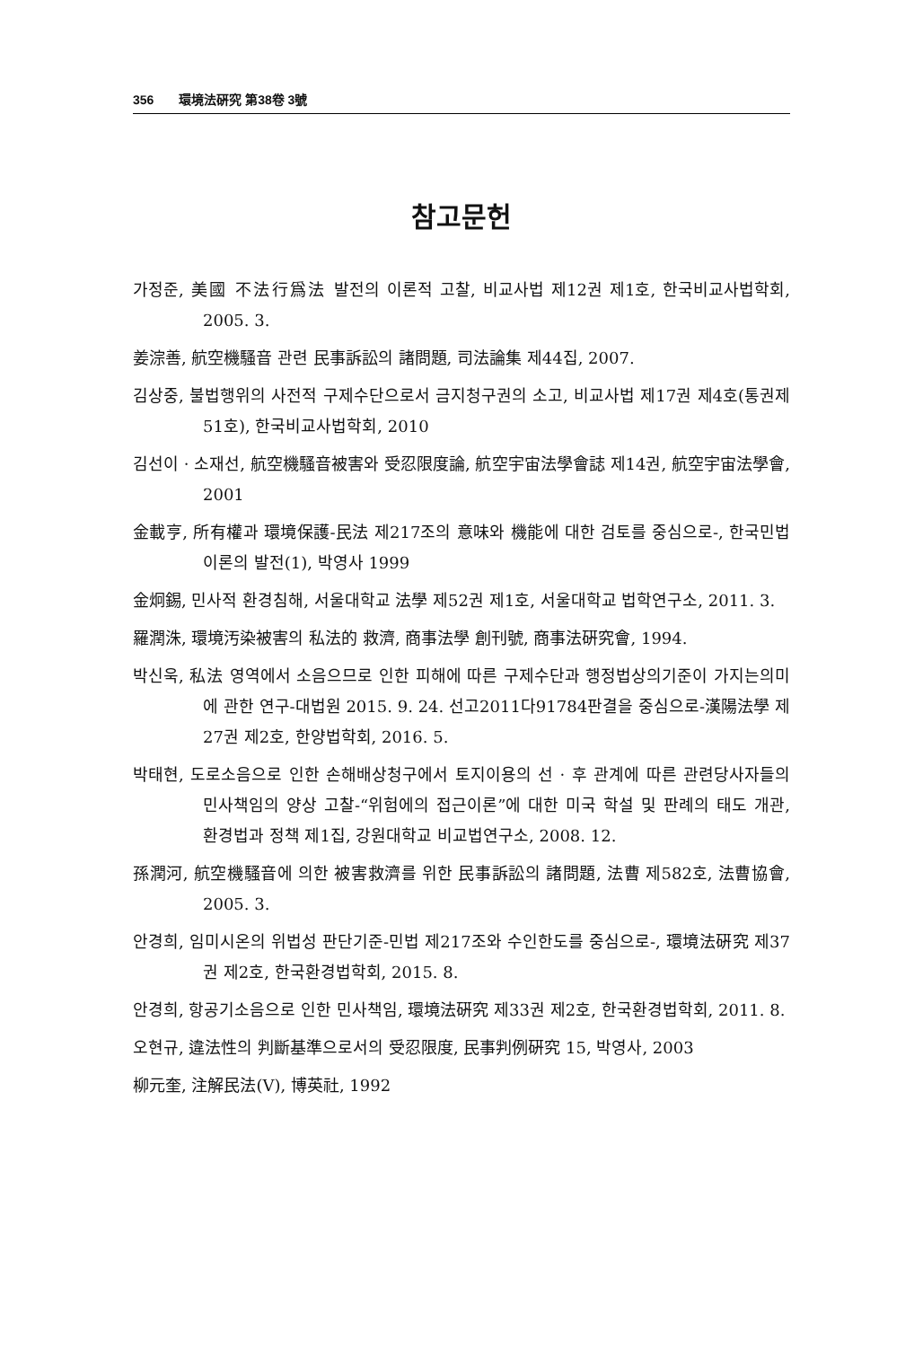356 環境法硏究 第38卷 3號
참고문헌
가정준, 美國 不法行爲法 발전의 이론적 고찰, 비교사법 제12권 제1호, 한국비교사법학회, 2005. 3.
姜淙善, 航空機騷音 관련 民事訴訟의 諸問題, 司法論集 제44집, 2007.
김상중, 불법행위의 사전적 구제수단으로서 금지청구권의 소고, 비교사법 제17권 제4호(통권제51호), 한국비교사법학회, 2010
김선이 · 소재선, 航空機騷音被害와 受忍限度論, 航空宇宙法學會誌 제14권, 航空宇宙法學會, 2001
金載亨, 所有權과 環境保護-民法 제217조의 意味와 機能에 대한 검토를 중심으로-, 한국민법이론의 발전(1), 박영사 1999
金炯錫, 민사적 환경침해, 서울대학교 法學 제52권 제1호, 서울대학교 법학연구소, 2011. 3.
羅潤洙, 環境汚染被害의 私法的 救濟, 商事法學 創刊號, 商事法硏究會, 1994.
박신욱, 私法 영역에서 소음으므로 인한 피해에 따른 구제수단과 행정법상의기준이 가지는의미에 관한 연구-대법원 2015. 9. 24. 선고2011다91784판결을 중심으로-漢陽法學 제27권 제2호, 한양법학회, 2016. 5.
박태현, 도로소음으로 인한 손해배상청구에서 토지이용의 선 · 후 관계에 따른 관련당사자들의 민사책임의 양상 고찰-“위험에의 접근이론”에 대한 미국 학설 및 판례의 태도 개관, 환경법과 정책 제1집, 강원대학교 비교법연구소, 2008. 12.
孫潤河, 航空機騷音에 의한 被害救濟를 위한 民事訴訟의 諸問題, 法曹 제582호, 法曹協會, 2005. 3.
안경희, 임미시온의 위법성 판단기준-민법 제217조와 수인한도를 중심으로-, 環境法硏究 제37권 제2호, 한국환경법학회, 2015. 8.
안경희, 항공기소음으로 인한 민사책임, 環境法硏究 제33권 제2호, 한국환경법학회, 2011. 8.
오현규, 違法性의 判斷基準으로서의 受忍限度, 民事判例硏究 15, 박영사, 2003
柳元奎, 注解民法(Ⅴ), 博英社, 1992